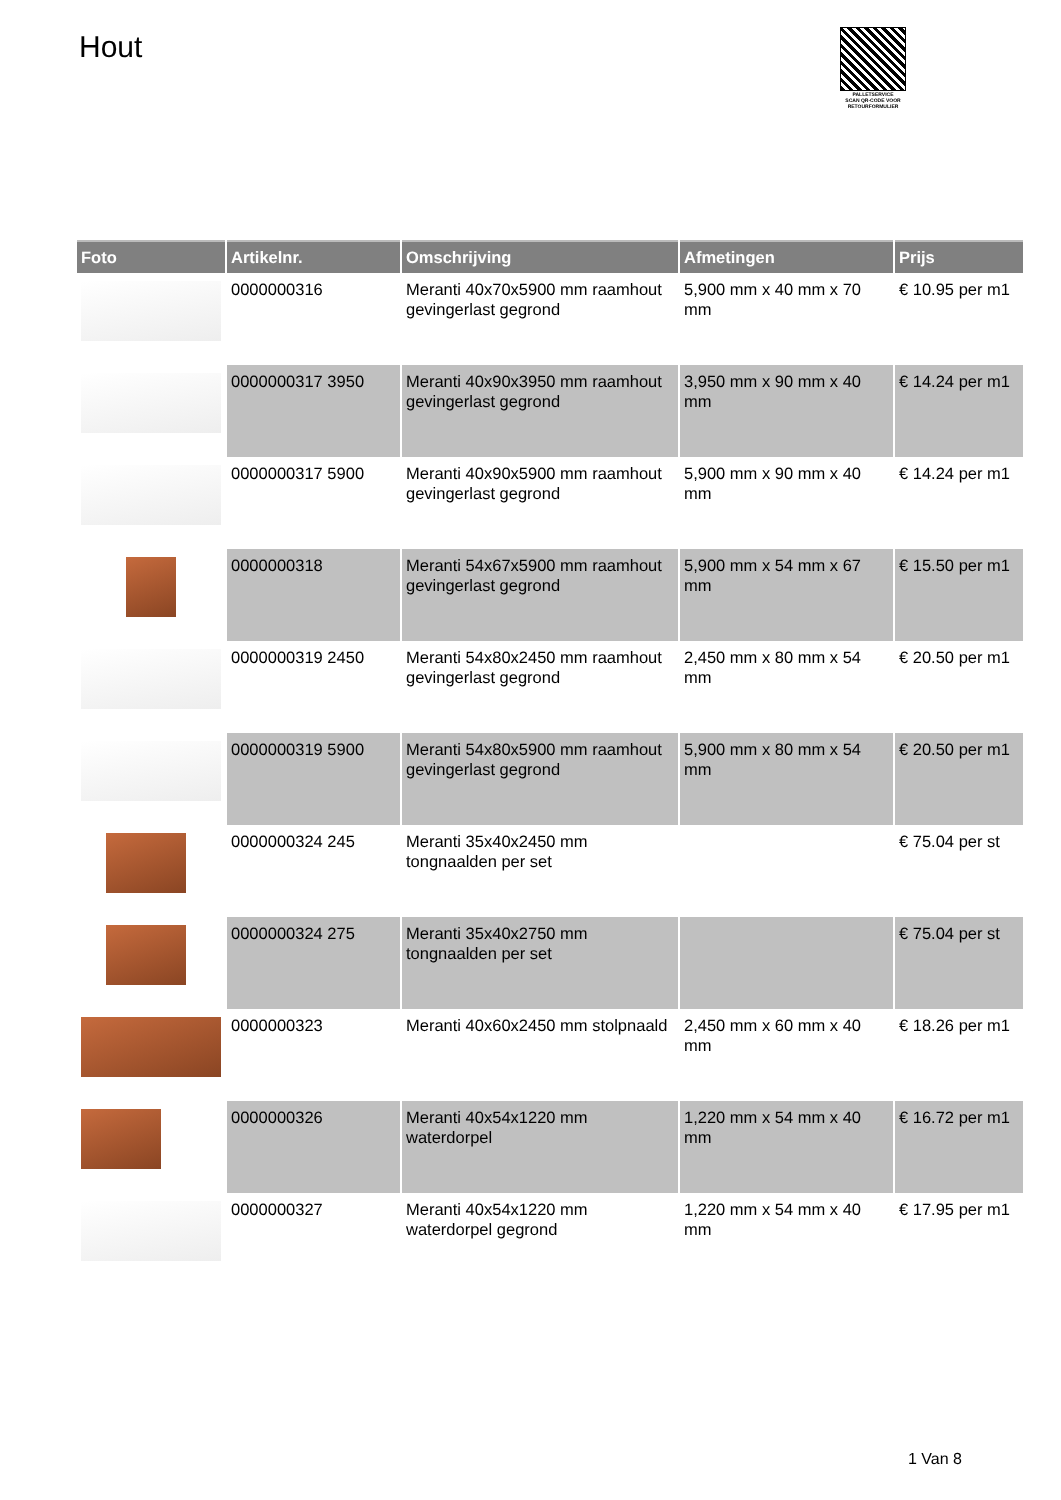Hout
PALLETSERVICE
SCAN QR-CODE VOOR
RETOURFORMULIER
| Foto | Artikelnr. | Omschrijving | Afmetingen | Prijs |
| --- | --- | --- | --- | --- |
| | 0000000316 | Meranti 40x70x5900 mm raamhout gevingerlast gegrond | 5,900 mm x 40 mm x 70 mm | € 10.95 per m1 |
| | 0000000317 3950 | Meranti 40x90x3950 mm raamhout gevingerlast gegrond | 3,950 mm x 90 mm x 40 mm | € 14.24 per m1 |
| | 0000000317 5900 | Meranti 40x90x5900 mm raamhout gevingerlast gegrond | 5,900 mm x 90 mm x 40 mm | € 14.24 per m1 |
| | 0000000318 | Meranti 54x67x5900 mm raamhout gevingerlast gegrond | 5,900 mm x 54 mm x 67 mm | € 15.50 per m1 |
| | 0000000319 2450 | Meranti 54x80x2450 mm raamhout gevingerlast gegrond | 2,450 mm x 80 mm x 54 mm | € 20.50 per m1 |
| | 0000000319 5900 | Meranti 54x80x5900 mm raamhout gevingerlast gegrond | 5,900 mm x 80 mm x 54 mm | € 20.50 per m1 |
| | 0000000324 245 | Meranti 35x40x2450 mm tongnaalden per set | | € 75.04 per st |
| | 0000000324 275 | Meranti 35x40x2750 mm tongnaalden per set | | € 75.04 per st |
| | 0000000323 | Meranti 40x60x2450 mm stolpnaald | 2,450 mm x 60 mm x 40 mm | € 18.26 per m1 |
| | 0000000326 | Meranti 40x54x1220 mm waterdorpel | 1,220 mm x 54 mm x 40 mm | € 16.72 per m1 |
| | 0000000327 | Meranti 40x54x1220 mm waterdorpel gegrond | 1,220 mm x 54 mm x 40 mm | € 17.95 per m1 |
1 Van 8